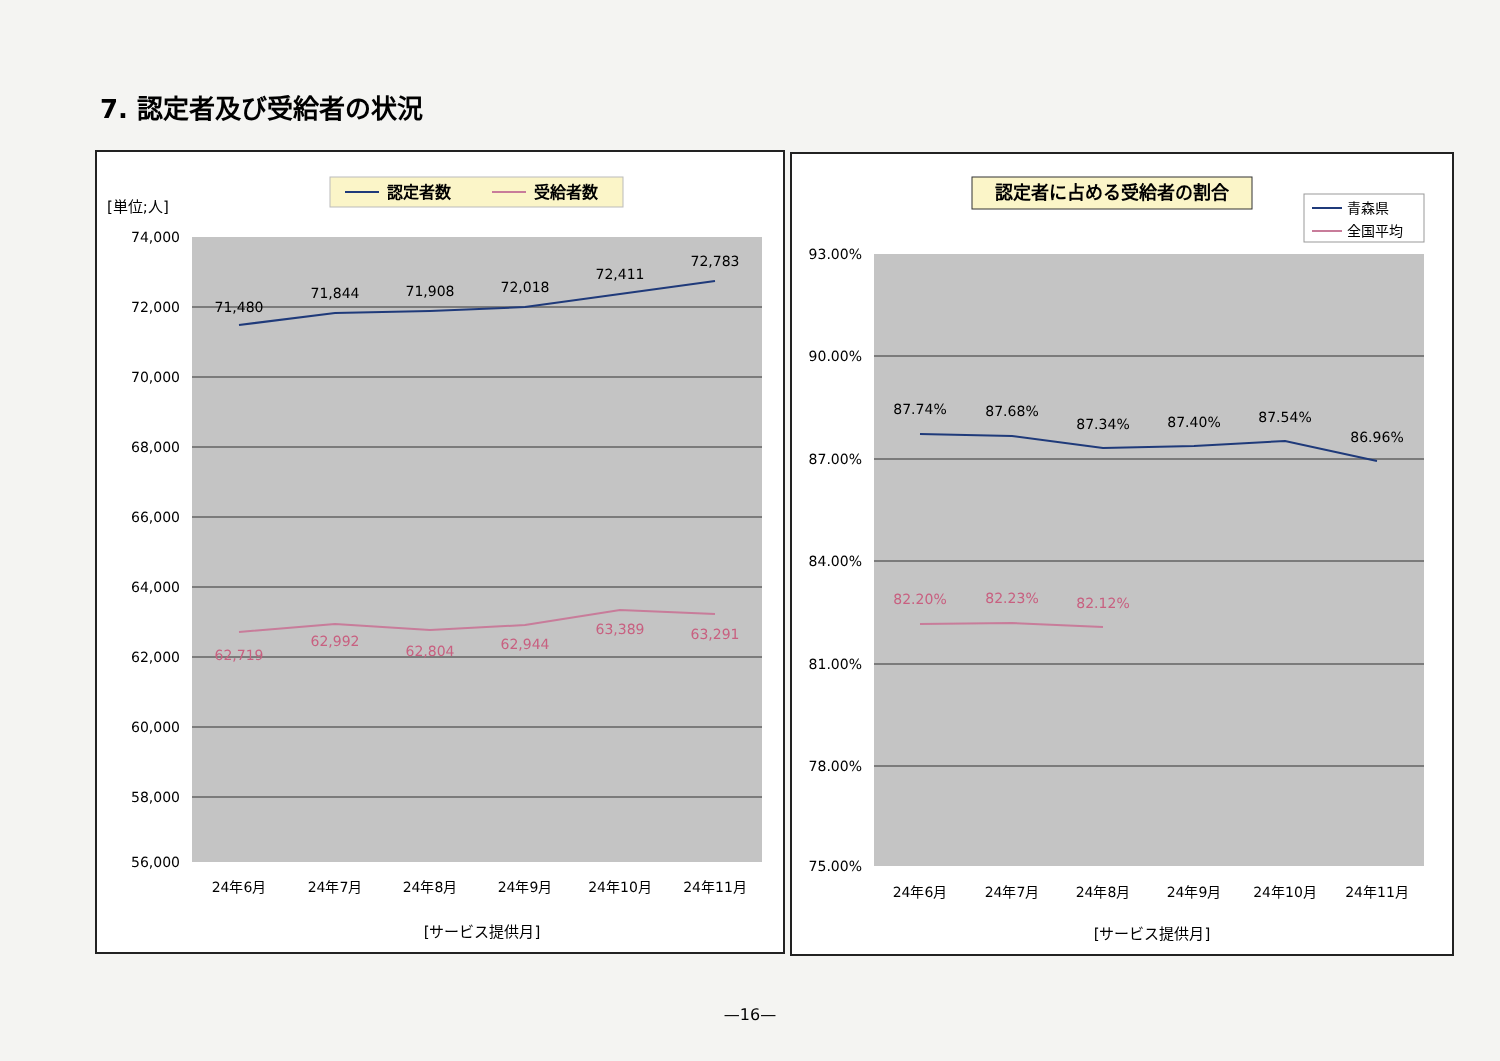7. 認定者及び受給者の状況
認定者数
受給者数
[単位;人]
74,000
72,000
70,000
68,000
66,000
64,000
62,000
60,000
58,000
56,000
71,480
71,844
71,908
72,018
72,411
72,783
62,719
62,992
62,804
62,944
63,389
63,291
24年6月
24年7月
24年8月
24年9月
24年10月
24年11月
[サービス提供月]
認定者に占める受給者の割合
青森県
全国平均
93.00%
90.00%
87.00%
84.00%
81.00%
78.00%
75.00%
87.74%
87.68%
87.34%
87.40%
87.54%
86.96%
82.20%
82.23%
82.12%
24年6月
24年7月
24年8月
24年9月
24年10月
24年11月
[サービス提供月]
—16—